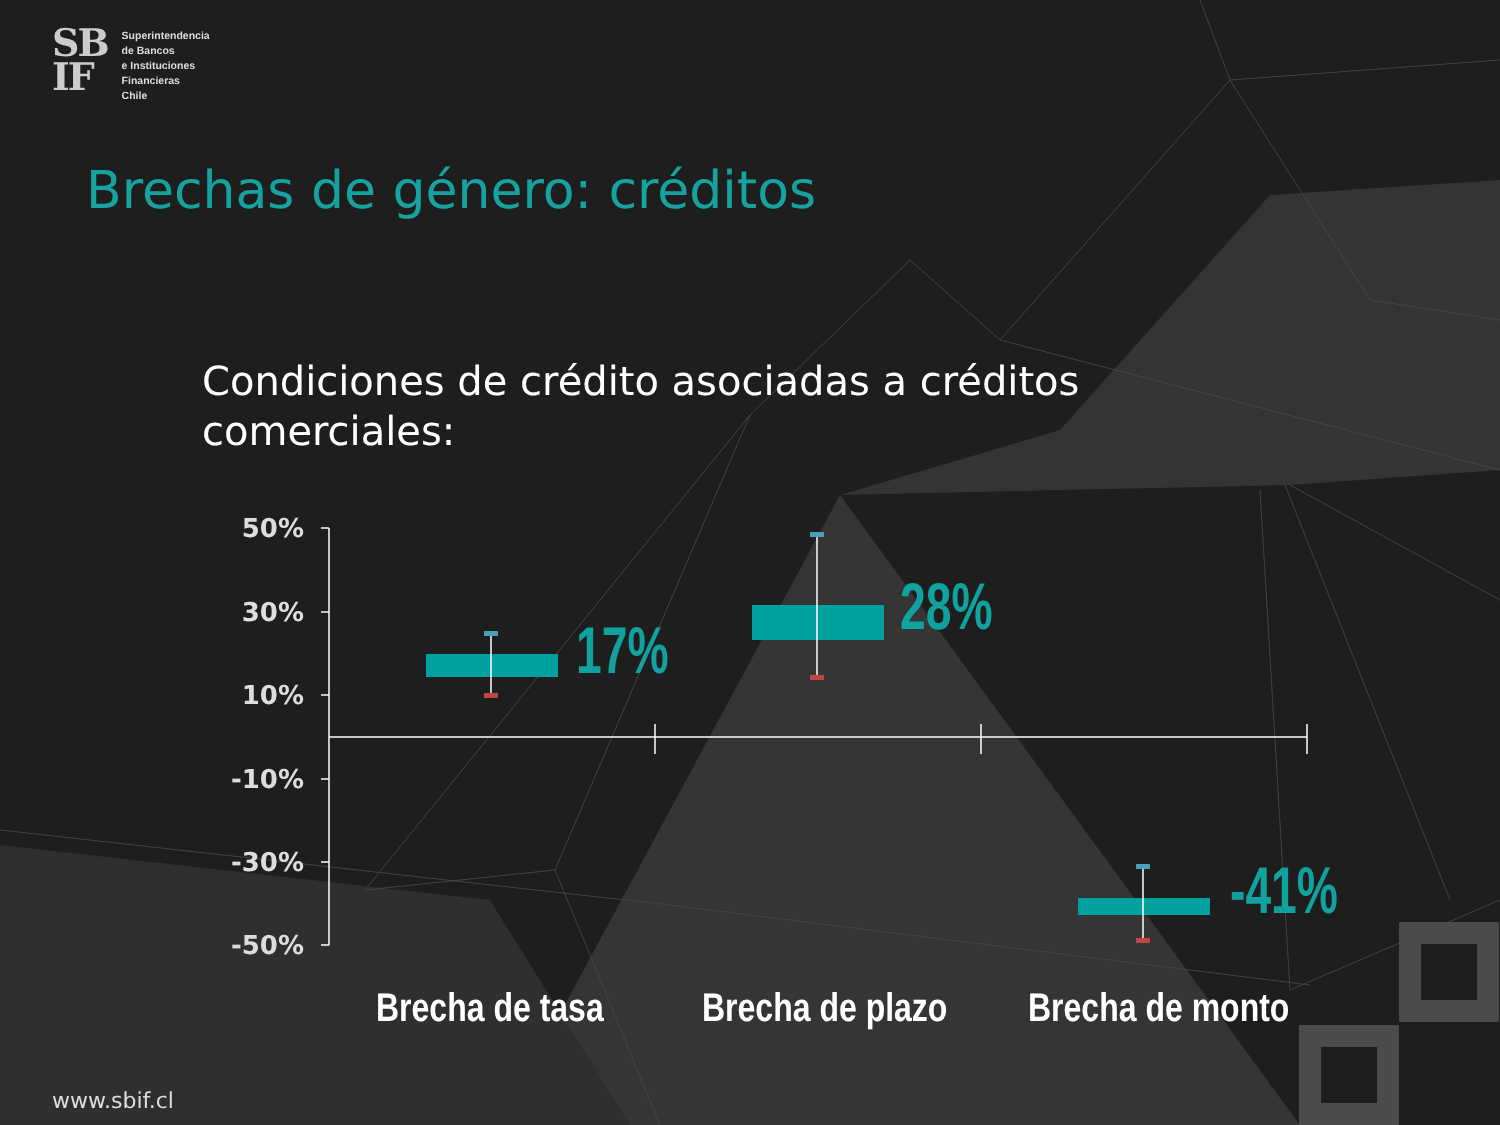SB
IF
Superintendencia
de Bancos
e Instituciones
Financieras
Chile
Brechas de género: créditos
Condiciones de crédito asociadas a créditos comerciales:
50%
30%
10%
-10%
-30%
-50%
17%
28%
-41%
Brecha de tasa Brecha de plazo Brecha de monto
www.sbif.cl